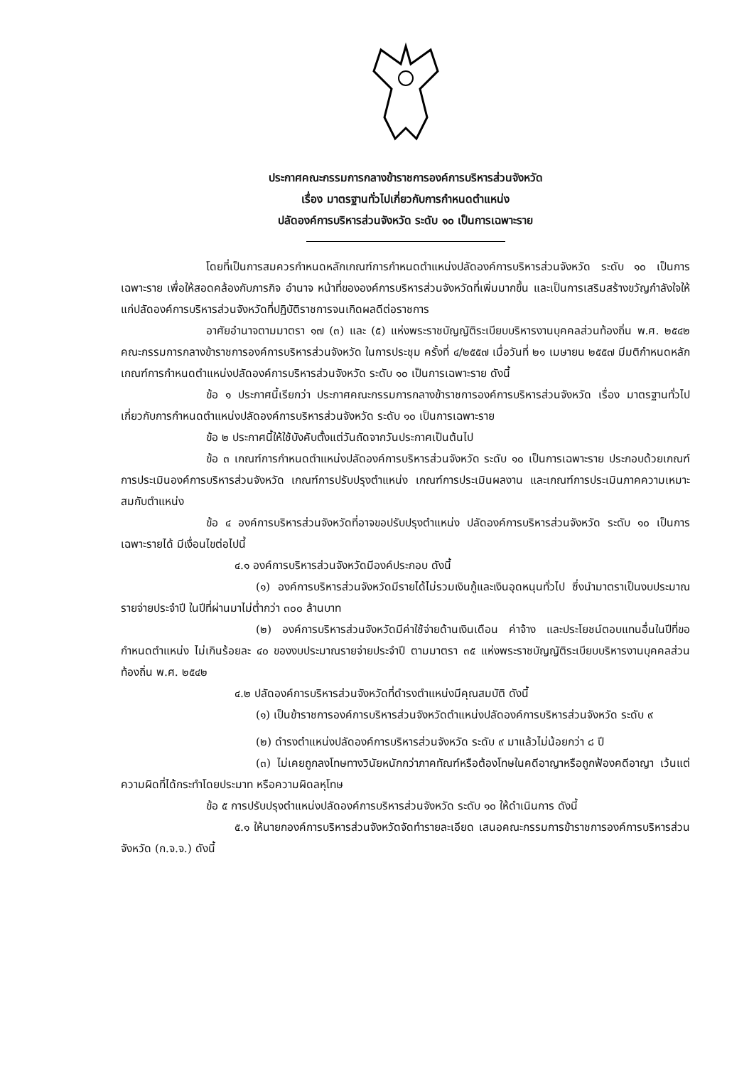ประกาศคณะกรรมการกลางข้าราชการองค์การบริหารส่วนจังหวัด
เรื่อง มาตรฐานทั่วไปเกี่ยวกับการกำหนดตำแหน่ง
ปลัดองค์การบริหารส่วนจังหวัด ระดับ ๑๐ เป็นการเฉพาะราย
โดยที่เป็นการสมควรกำหนดหลักเกณฑ์การกำหนดตำแหน่งปลัดองค์การบริหารส่วนจังหวัด ระดับ ๑๐ เป็นการเฉพาะราย เพื่อให้สอดคล้องกับภารกิจ อำนาจ หน้าที่ขององค์การบริหารส่วนจังหวัดที่เพิ่มมากขึ้น และเป็นการเสริมสร้างขวัญกำลังใจให้แก่ปลัดองค์การบริหารส่วนจังหวัดที่ปฏิบัติราชการจนเกิดผลดีต่อราชการ
อาศัยอำนาจตามมาตรา ๑๗ (๓) และ (๕) แห่งพระราชบัญญัติระเบียบบริหารงานบุคคลส่วนท้องถิ่น พ.ศ. ๒๕๔๒ คณะกรรมการกลางข้าราชการองค์การบริหารส่วนจังหวัด ในการประชุม ครั้งที่ ๔/๒๕๕๗ เมื่อวันที่ ๒๑ เมษายน ๒๕๕๗ มีมติกำหนดหลักเกณฑ์การกำหนดตำแหน่งปลัดองค์การบริหารส่วนจังหวัด ระดับ ๑๐ เป็นการเฉพาะราย ดังนี้
ข้อ ๑ ประกาศนี้เรียกว่า ประกาศคณะกรรมการกลางข้าราชการองค์การบริหารส่วนจังหวัด เรื่อง มาตรฐานทั่วไปเกี่ยวกับการกำหนดตำแหน่งปลัดองค์การบริหารส่วนจังหวัด ระดับ ๑๐ เป็นการเฉพาะราย
ข้อ ๒ ประกาศนี้ให้ใช้บังคับตั้งแต่วันถัดจากวันประกาศเป็นต้นไป
ข้อ ๓ เกณฑ์การกำหนดตำแหน่งปลัดองค์การบริหารส่วนจังหวัด ระดับ ๑๐ เป็นการเฉพาะราย ประกอบด้วยเกณฑ์การประเมินองค์การบริหารส่วนจังหวัด เกณฑ์การปรับปรุงตำแหน่ง เกณฑ์การประเมินผลงาน และเกณฑ์การประเมินภาคความเหมาะสมกับตำแหน่ง
ข้อ ๔ องค์การบริหารส่วนจังหวัดที่อาจขอปรับปรุงตำแหน่ง ปลัดองค์การบริหารส่วนจังหวัด ระดับ ๑๐ เป็นการเฉพาะรายได้ มีเงื่อนไขต่อไปนี้
๔.๑ องค์การบริหารส่วนจังหวัดมีองค์ประกอบ ดังนี้
(๑) องค์การบริหารส่วนจังหวัดมีรายได้ไม่รวมเงินกู้และเงินอุดหนุนทั่วไป ซึ่งนำมาตราเป็นงบประมาณรายจ่ายประจำปี ในปีที่ผ่านมาไม่ต่ำกว่า ๓๐๐ ล้านบาท
(๒) องค์การบริหารส่วนจังหวัดมีค่าใช้จ่ายด้านเงินเดือน ค่าจ้าง และประโยชน์ตอบแทนอื่นในปีที่ขอกำหนดตำแหน่ง ไม่เกินร้อยละ ๔๐ ของงบประมาณรายจ่ายประจำปี ตามมาตรา ๓๕ แห่งพระราชบัญญัติระเบียบบริหารงานบุคคลส่วนท้องถิ่น พ.ศ. ๒๕๔๒
๔.๒ ปลัดองค์การบริหารส่วนจังหวัดที่ดำรงตำแหน่งมีคุณสมบัติ ดังนี้
(๑) เป็นข้าราชการองค์การบริหารส่วนจังหวัดตำแหน่งปลัดองค์การบริหารส่วนจังหวัด ระดับ ๙
(๒) ดำรงตำแหน่งปลัดองค์การบริหารส่วนจังหวัด ระดับ ๙ มาแล้วไม่น้อยกว่า ๘ ปี
(๓) ไม่เคยถูกลงโทษทางวินัยหนักกว่าภาคทัณฑ์หรือต้องโทษในคดีอาญาหรือถูกฟ้องคดีอาญา เว้นแต่ความผิดที่ได้กระทำโดยประมาท หรือความผิดลหุโทษ
ข้อ ๕ การปรับปรุงตำแหน่งปลัดองค์การบริหารส่วนจังหวัด ระดับ ๑๐ ให้ดำเนินการ ดังนี้
๕.๑ ให้นายกองค์การบริหารส่วนจังหวัดจัดทำรายละเอียด เสนอคณะกรรมการข้าราชการองค์การบริหารส่วนจังหวัด (ก.จ.จ.) ดังนี้